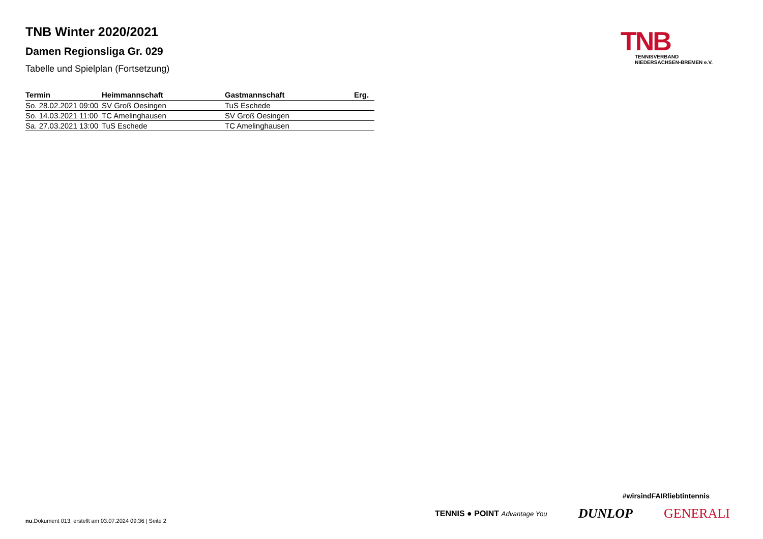TNB Winter 2020/2021
Damen Regionsliga Gr. 029
Tabelle und Spielplan (Fortsetzung)
TNB
TENNISVERBAND
NIEDERSACHSEN-BREMEN e.V.
| Termin | Heimmannschaft | Gastmannschaft | Erg. |
| --- | --- | --- | --- |
| So. 28.02.2021 09:00 | SV Groß Oesingen | TuS Eschede | |
| So. 14.03.2021 11:00 | TC Amelinghausen | SV Groß Oesingen | |
| Sa. 27.03.2021 13:00 | TuS Eschede | TC Amelinghausen | |
#wirsindFAIRliebtintennis
TENNIS ● POINT Advantage You DUNLOP GENERALI
nu.Dokument 013, erstellt am 03.07.2024 09:36 | Seite 2